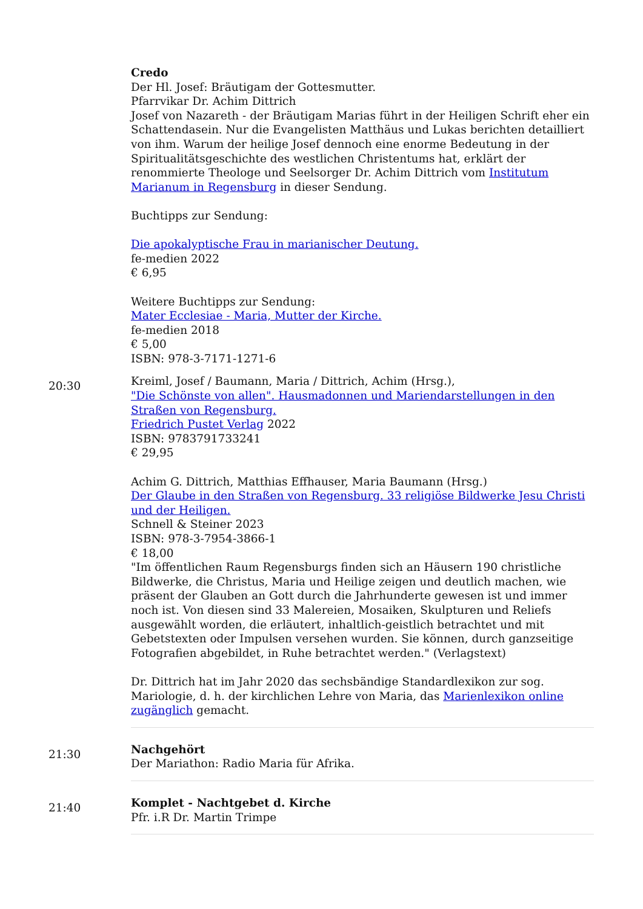Credo
Der Hl. Josef: Bräutigam der Gottesmutter.
Pfarrvikar Dr. Achim Dittrich
Josef von Nazareth - der Bräutigam Marias führt in der Heiligen Schrift eher ein Schattendasein. Nur die Evangelisten Matthäus und Lukas berichten detailliert von ihm. Warum der heilige Josef dennoch eine enorme Bedeutung in der Spiritualitätsgeschichte des westlichen Christentums hat, erklärt der renommierte Theologe und Seelsorger Dr. Achim Dittrich vom Institutum Marianum in Regensburg in dieser Sendung.
Buchtipps zur Sendung:
Die apokalyptische Frau in marianischer Deutung.
fe-medien 2022
€ 6,95
Weitere Buchtipps zur Sendung:
Mater Ecclesiae - Maria, Mutter der Kirche.
fe-medien 2018
€ 5,00
ISBN: 978-3-7171-1271-6
20:30
Kreiml, Josef / Baumann, Maria / Dittrich, Achim (Hrsg.),
"Die Schönste von allen". Hausmadonnen und Mariendarstellungen in den Straßen von Regensburg.
Friedrich Pustet Verlag 2022
ISBN: 9783791733241
€ 29,95
Achim G. Dittrich, Matthias Effhauser, Maria Baumann (Hrsg.)
Der Glaube in den Straßen von Regensburg. 33 religiöse Bildwerke Jesu Christi und der Heiligen.
Schnell & Steiner 2023
ISBN: 978-3-7954-3866-1
€ 18,00
"Im öffentlichen Raum Regensburgs finden sich an Häusern 190 christliche Bildwerke, die Christus, Maria und Heilige zeigen und deutlich machen, wie präsent der Glauben an Gott durch die Jahrhunderte gewesen ist und immer noch ist. Von diesen sind 33 Malereien, Mosaiken, Skulpturen und Reliefs ausgewählt worden, die erläutert, inhaltlich-geistlich betrachtet und mit Gebetstexten oder Impulsen versehen wurden. Sie können, durch ganzseitige Fotografien abgebildet, in Ruhe betrachtet werden." (Verlagstext)
Dr. Dittrich hat im Jahr 2020 das sechsbändige Standardlexikon zur sog. Mariologie, d. h. der kirchlichen Lehre von Maria, das Marienlexikon online zugänglich gemacht.
21:30
Nachgehört
Der Mariathon: Radio Maria für Afrika.
21:40
Komplet - Nachtgebet d. Kirche
Pfr. i.R Dr. Martin Trimpe